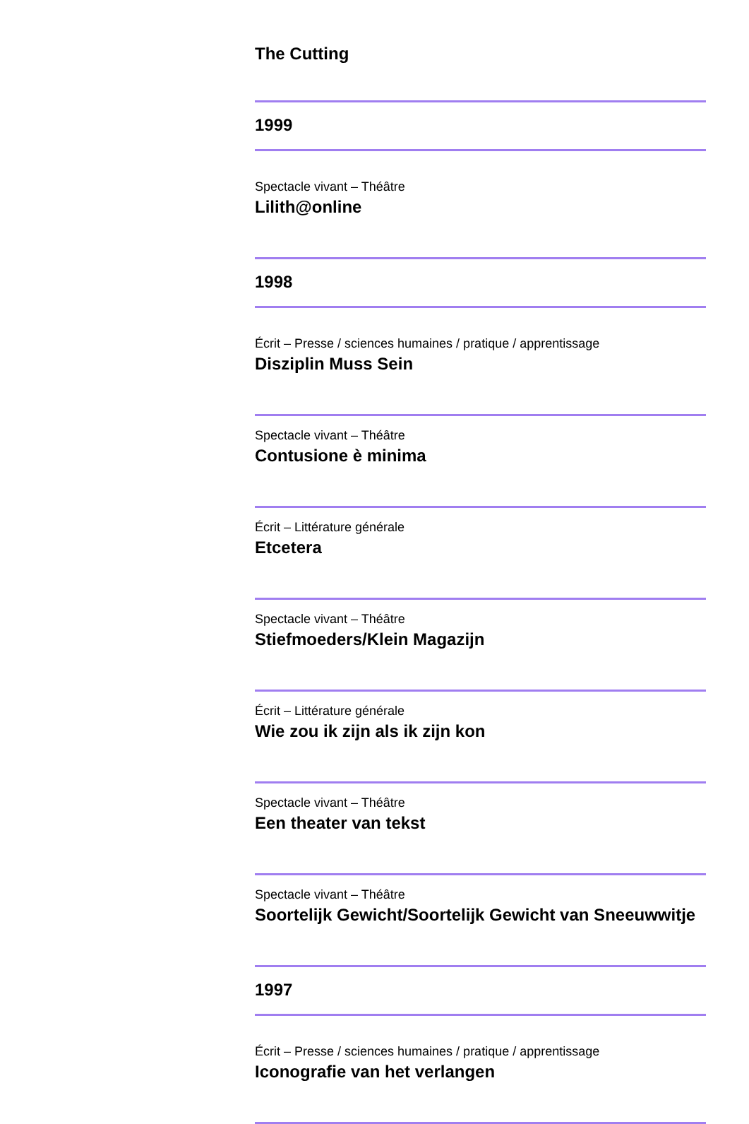The Cutting
1999
Spectacle vivant – Théâtre
Lilith@online
1998
Écrit – Presse / sciences humaines / pratique / apprentissage
Disziplin Muss Sein
Spectacle vivant – Théâtre
Contusione è minima
Écrit – Littérature générale
Etcetera
Spectacle vivant – Théâtre
Stiefmoeders/Klein Magazijn
Écrit – Littérature générale
Wie zou ik zijn als ik zijn kon
Spectacle vivant – Théâtre
Een theater van tekst
Spectacle vivant – Théâtre
Soortelijk Gewicht/Soortelijk Gewicht van Sneeuwwitje
1997
Écrit – Presse / sciences humaines / pratique / apprentissage
Iconografie van het verlangen